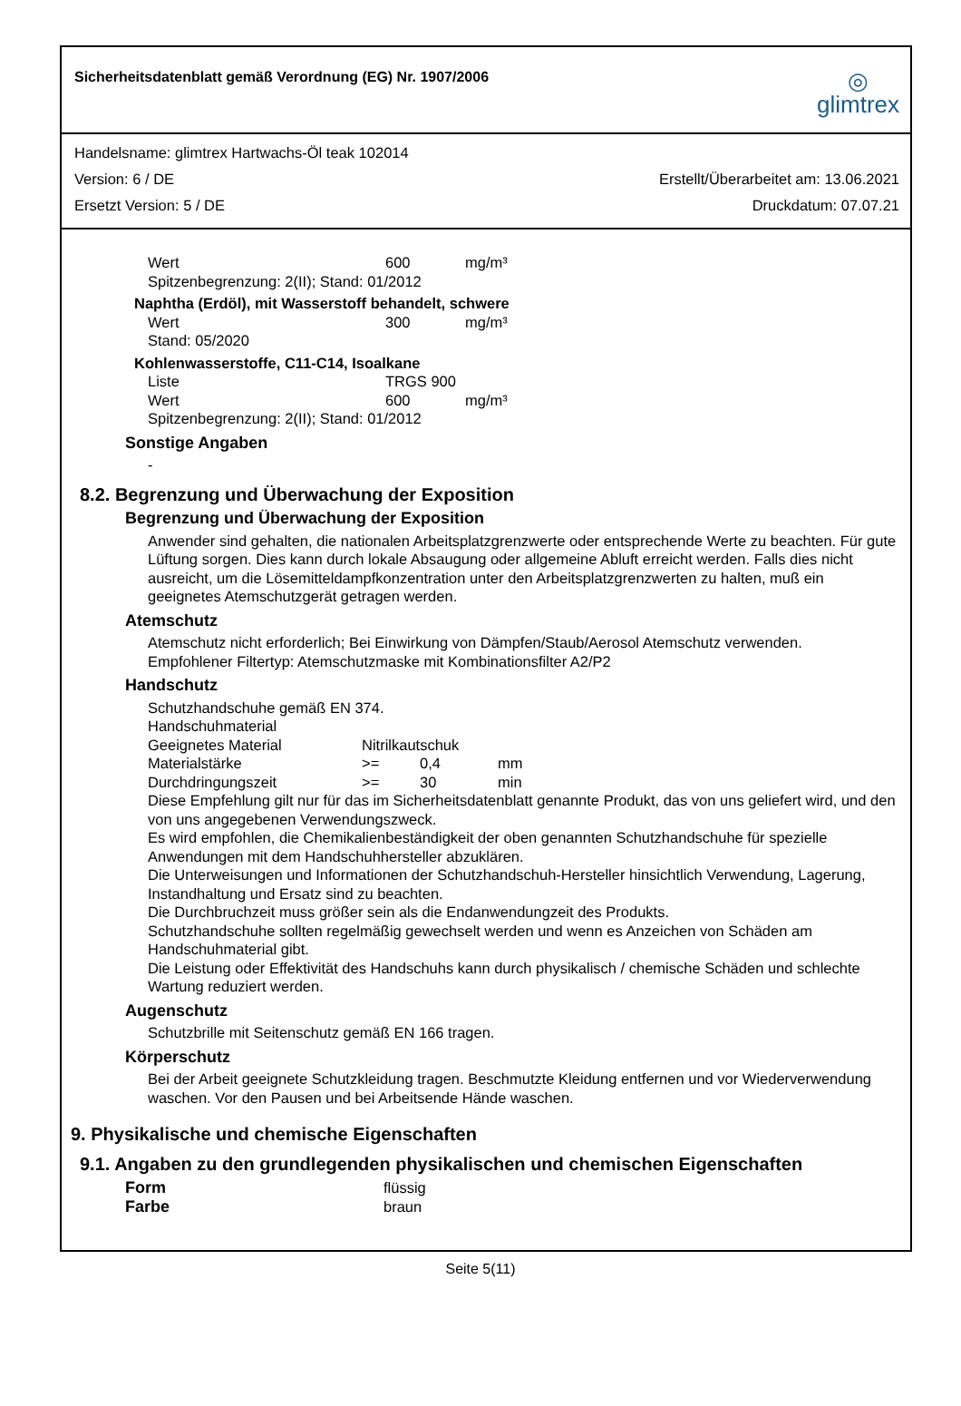Sicherheitsdatenblatt gemäß Verordnung (EG) Nr. 1907/2006
◎
glimtrex
Handelsname: glimtrex Hartwachs-Öl teak 102014
Version: 6 / DE Erstellt/Überarbeitet am: 13.06.2021
Ersetzt Version: 5 / DE Druckdatum: 07.07.21
Wert 600 mg/m³
Spitzenbegrenzung: 2(II); Stand: 01/2012
Naphtha (Erdöl), mit Wasserstoff behandelt, schwere
Wert 300 mg/m³
Stand: 05/2020
Kohlenwasserstoffe, C11-C14, Isoalkane
Liste TRGS 900
Wert 600 mg/m³
Spitzenbegrenzung: 2(II); Stand: 01/2012
Sonstige Angaben
-
8.2. Begrenzung und Überwachung der Exposition
Begrenzung und Überwachung der Exposition
Anwender sind gehalten, die nationalen Arbeitsplatzgrenzwerte oder entsprechende Werte zu beachten. Für gute Lüftung sorgen. Dies kann durch lokale Absaugung oder allgemeine Abluft erreicht werden. Falls dies nicht ausreicht, um die Lösemitteldampfkonzentration unter den Arbeitsplatzgrenzwerten zu halten, muß ein geeignetes Atemschutzgerät getragen werden.
Atemschutz
Atemschutz nicht erforderlich; Bei Einwirkung von Dämpfen/Staub/Aerosol Atemschutz verwenden.
Empfohlener Filtertyp: Atemschutzmaske mit Kombinationsfilter A2/P2
Handschutz
Schutzhandschuhe gemäß EN 374.
Handschuhmaterial
Geeignetes Material Nitrilkautschuk
Materialstärke >= 0,4 mm
Durchdringungszeit >= 30 min
Diese Empfehlung gilt nur für das im Sicherheitsdatenblatt genannte Produkt, das von uns geliefert wird, und den von uns angegebenen Verwendungszweck.
Es wird empfohlen, die Chemikalienbeständigkeit der oben genannten Schutzhandschuhe für spezielle Anwendungen mit dem Handschuhhersteller abzuklären.
Die Unterweisungen und Informationen der Schutzhandschuh-Hersteller hinsichtlich Verwendung, Lagerung, Instandhaltung und Ersatz sind zu beachten.
Die Durchbruchzeit muss größer sein als die Endanwendungzeit des Produkts.
Schutzhandschuhe sollten regelmäßig gewechselt werden und wenn es Anzeichen von Schäden am Handschuhmaterial gibt.
Die Leistung oder Effektivität des Handschuhs kann durch physikalisch / chemische Schäden und schlechte Wartung reduziert werden.
Augenschutz
Schutzbrille mit Seitenschutz gemäß EN 166 tragen.
Körperschutz
Bei der Arbeit geeignete Schutzkleidung tragen. Beschmutzte Kleidung entfernen und vor Wiederverwendung waschen. Vor den Pausen und bei Arbeitsende Hände waschen.
9. Physikalische und chemische Eigenschaften
9.1. Angaben zu den grundlegenden physikalischen und chemischen Eigenschaften
Form flüssig Farbe braun
Seite 5(11)